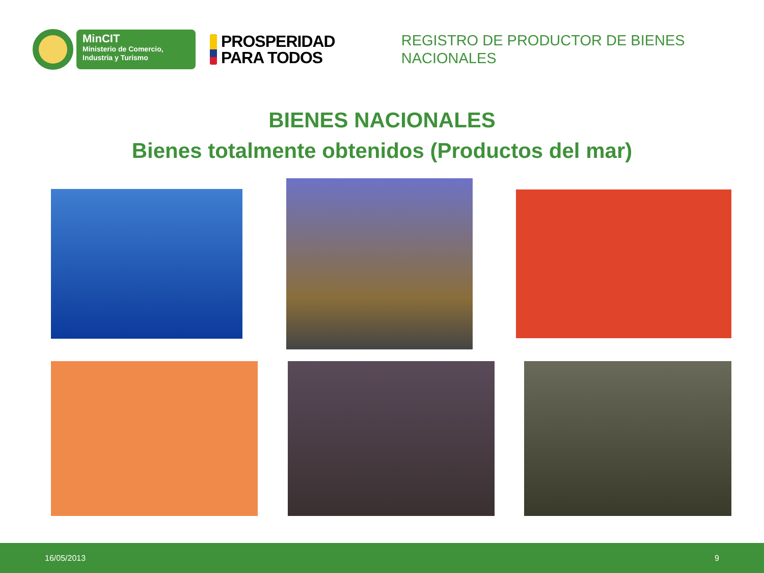MinCIT
Ministerio de Comercio,
Industria y Turismo
PROSPERIDAD
PARA TODOS
REGISTRO DE PRODUCTOR DE BIENES NACIONALES
BIENES NACIONALES
Bienes totalmente obtenidos (Productos del mar)
16/05/2013 9